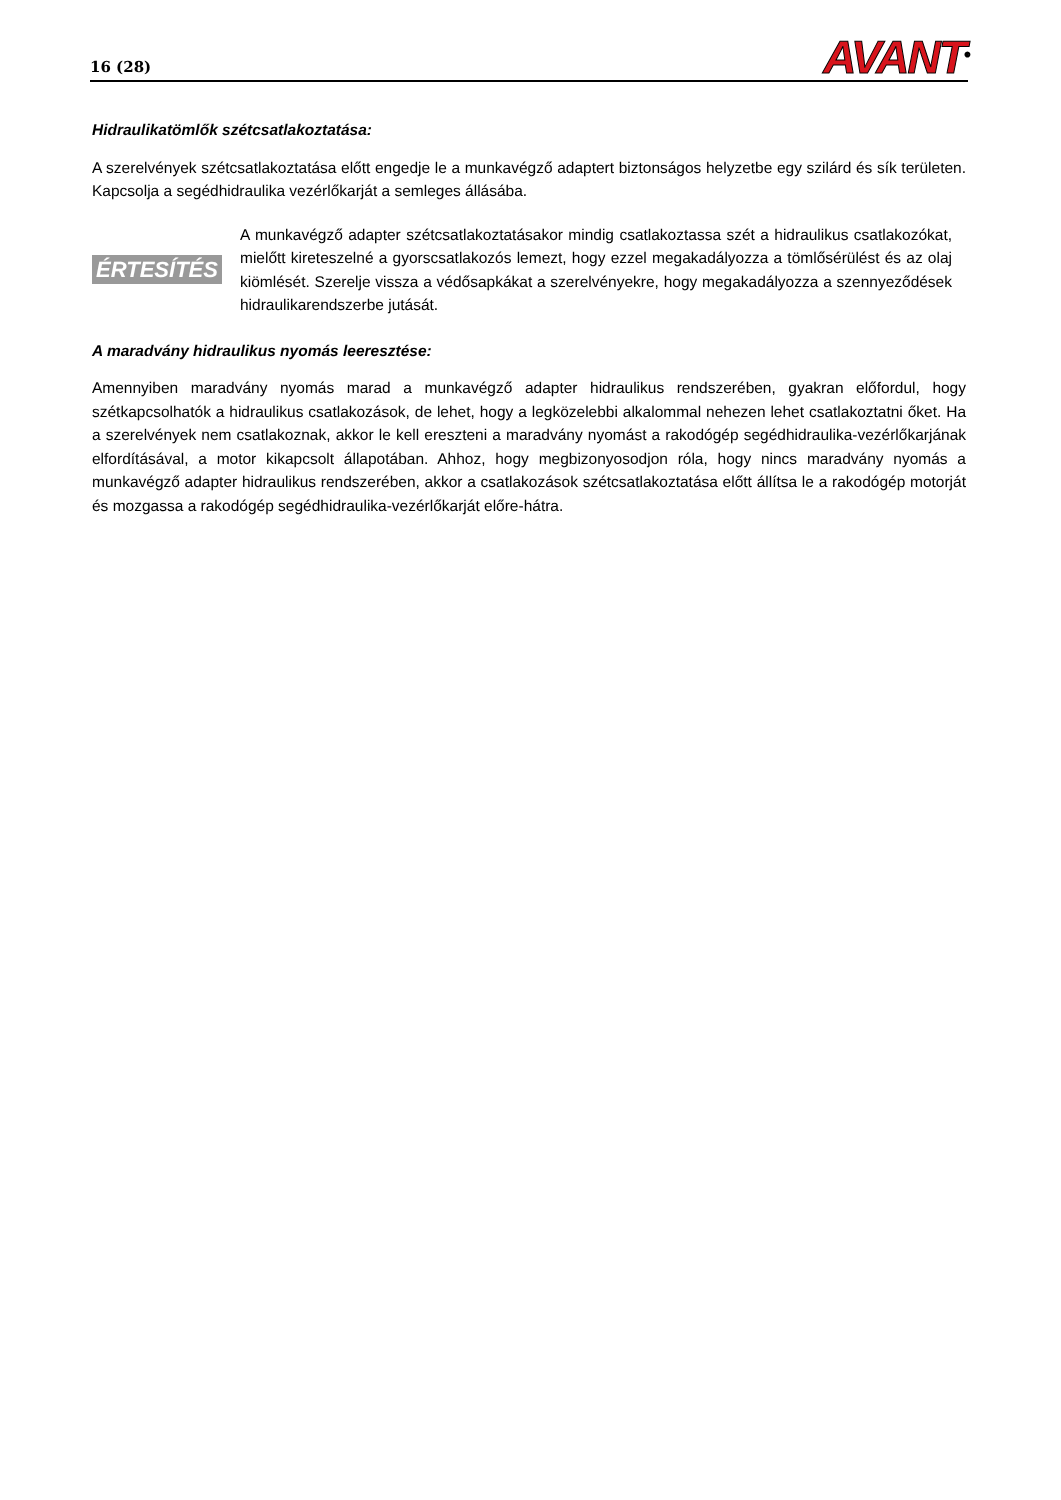16 (28) AVANT<sup>®</sup>
Hidraulikatömlők szétcsatlakoztatása:
A szerelvények szétcsatlakoztatása előtt engedje le a munkavégző adaptert biztonságos helyzetbe egy szilárd és sík területen. Kapcsolja a segédhidraulika vezérlőkarját a semleges állásába.
ÉRTESÍTÉS
A munkavégző adapter szétcsatlakoztatásakor mindig csatlakoztassa szét a hidraulikus csatlakozókat, mielőtt kireteszelné a gyorscsatlakozós lemezt, hogy ezzel megakadályozza a tömlősérülést és az olaj kiömlését. Szerelje vissza a védősapkákat a szerelvényekre, hogy megakadályozza a szennyeződések hidraulikarendszerbe jutását.
A maradvány hidraulikus nyomás leeresztése:
Amennyiben maradvány nyomás marad a munkavégző adapter hidraulikus rendszerében, gyakran előfordul, hogy szétkapcsolhatók a hidraulikus csatlakozások, de lehet, hogy a legközelebbi alkalommal nehezen lehet csatlakoztatni őket. Ha a szerelvények nem csatlakoznak, akkor le kell ereszteni a maradvány nyomást a rakodógép segédhidraulika-vezérlőkarjának elfordításával, a motor kikapcsolt állapotában. Ahhoz, hogy megbizonyosodjon róla, hogy nincs maradvány nyomás a munkavégző adapter hidraulikus rendszerében, akkor a csatlakozások szétcsatlakoztatása előtt állítsa le a rakodógép motorját és mozgassa a rakodógép segédhidraulika-vezérlőkarját előre-hátra.